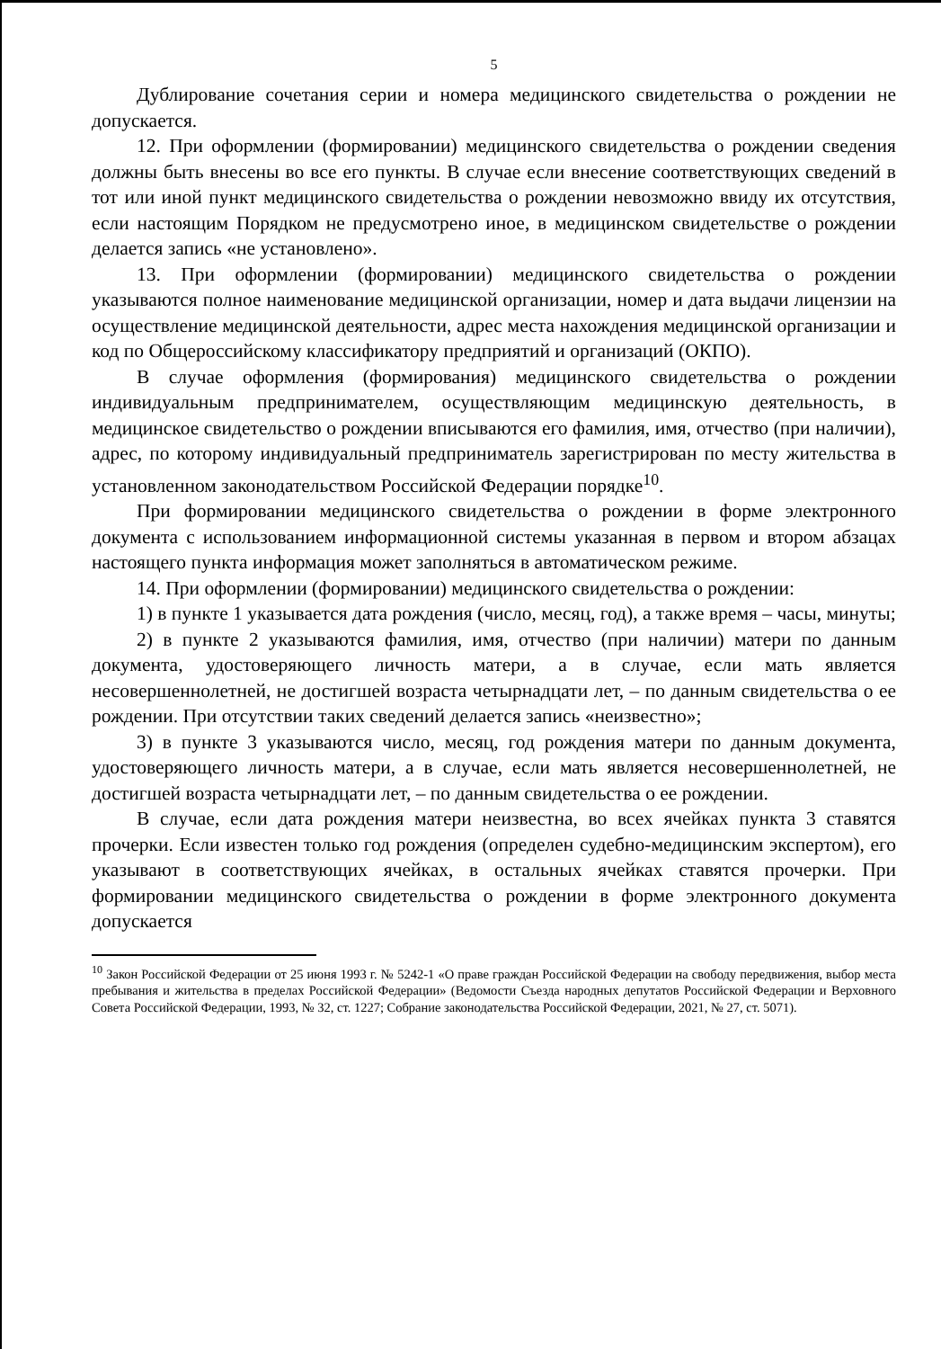5
Дублирование сочетания серии и номера медицинского свидетельства о рождении не допускается.
12. При оформлении (формировании) медицинского свидетельства о рождении сведения должны быть внесены во все его пункты. В случае если внесение соответствующих сведений в тот или иной пункт медицинского свидетельства о рождении невозможно ввиду их отсутствия, если настоящим Порядком не предусмотрено иное, в медицинском свидетельстве о рождении делается запись «не установлено».
13. При оформлении (формировании) медицинского свидетельства о рождении указываются полное наименование медицинской организации, номер и дата выдачи лицензии на осуществление медицинской деятельности, адрес места нахождения медицинской организации и код по Общероссийскому классификатору предприятий и организаций (ОКПО).
В случае оформления (формирования) медицинского свидетельства о рождении индивидуальным предпринимателем, осуществляющим медицинскую деятельность, в медицинское свидетельство о рождении вписываются его фамилия, имя, отчество (при наличии), адрес, по которому индивидуальный предприниматель зарегистрирован по месту жительства в установленном законодательством Российской Федерации порядке<sup>10</sup>.
При формировании медицинского свидетельства о рождении в форме электронного документа с использованием информационной системы указанная в первом и втором абзацах настоящего пункта информация может заполняться в автоматическом режиме.
14. При оформлении (формировании) медицинского свидетельства о рождении:
1) в пункте 1 указывается дата рождения (число, месяц, год), а также время – часы, минуты;
2) в пункте 2 указываются фамилия, имя, отчество (при наличии) матери по данным документа, удостоверяющего личность матери, а в случае, если мать является несовершеннолетней, не достигшей возраста четырнадцати лет, – по данным свидетельства о ее рождении. При отсутствии таких сведений делается запись «неизвестно»;
3) в пункте 3 указываются число, месяц, год рождения матери по данным документа, удостоверяющего личность матери, а в случае, если мать является несовершеннолетней, не достигшей возраста четырнадцати лет, – по данным свидетельства о ее рождении.
В случае, если дата рождения матери неизвестна, во всех ячейках пункта 3 ставятся прочерки. Если известен только год рождения (определен судебно-медицинским экспертом), его указывают в соответствующих ячейках, в остальных ячейках ставятся прочерки. При формировании медицинского свидетельства о рождении в форме электронного документа допускается
<sup>10</sup> Закон Российской Федерации от 25 июня 1993 г. № 5242-1 «О праве граждан Российской Федерации на свободу передвижения, выбор места пребывания и жительства в пределах Российской Федерации» (Ведомости Съезда народных депутатов Российской Федерации и Верховного Совета Российской Федерации, 1993, № 32, ст. 1227; Собрание законодательства Российской Федерации, 2021, № 27, ст. 5071).